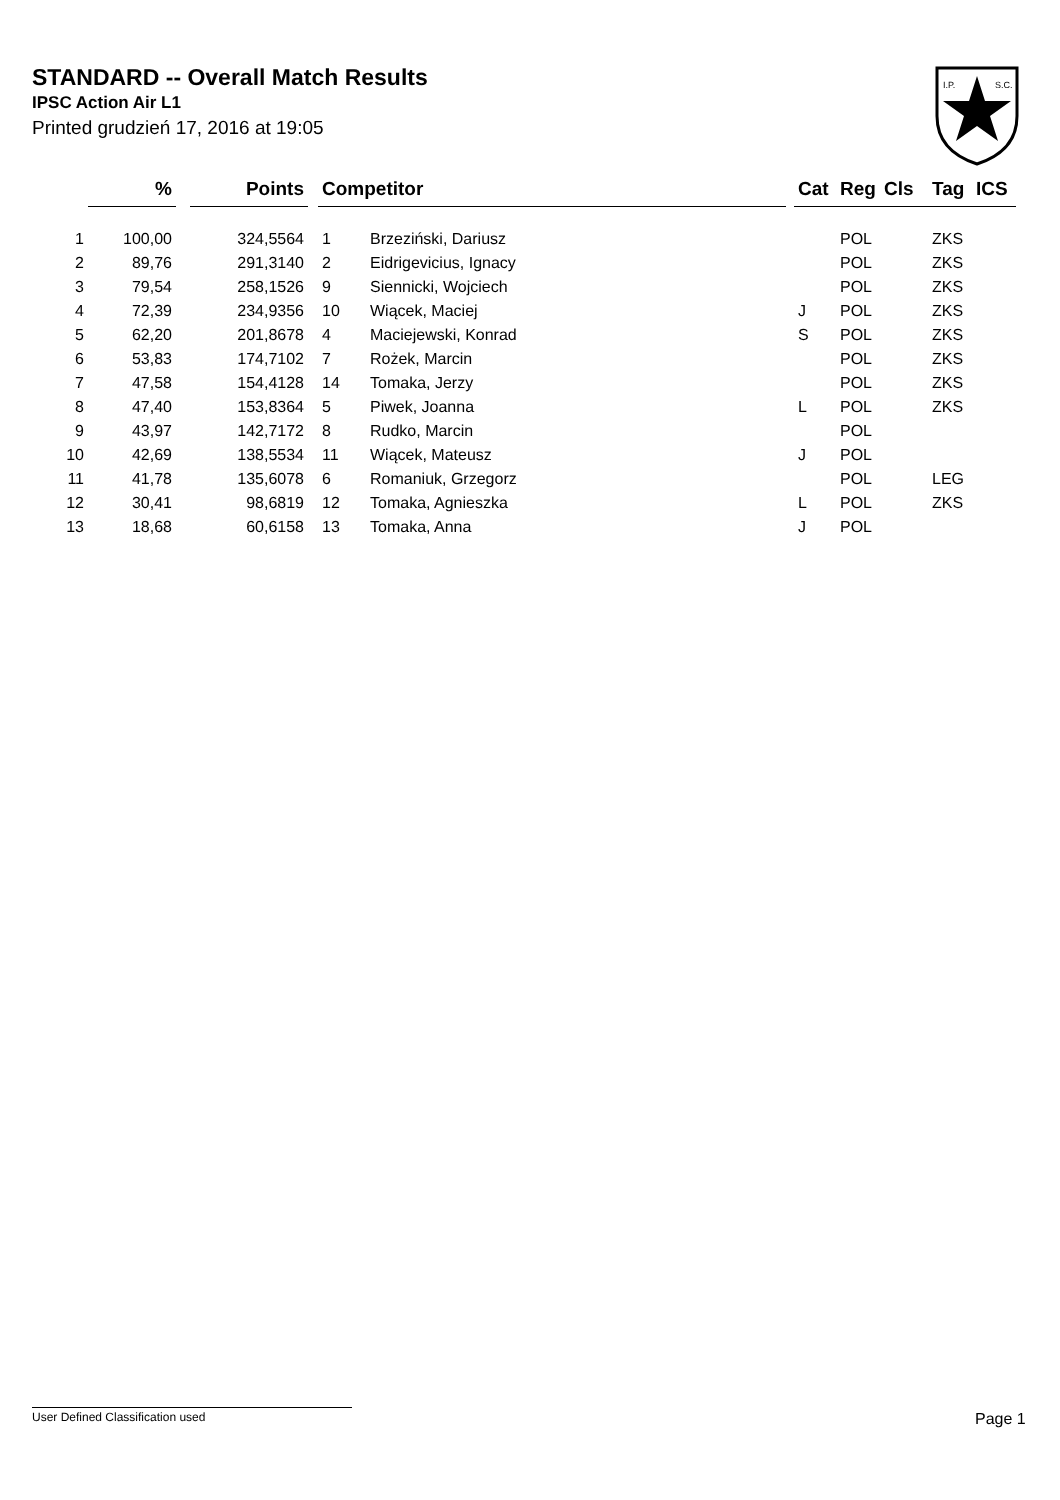STANDARD -- Overall Match Results
IPSC Action Air L1
Printed grudzień 17, 2016 at 19:05
I.P.
S.C.
| | % | | Points | | Competitor | | | Cat | Reg | Cls | Tag | ICS |
| --- | --- | --- | --- | --- | --- | --- | --- | --- | --- | --- | --- | --- |
| 1 | 100,00 | | 324,5564 | | 1 | Brzeziński, Dariusz | | | POL | | ZKS | |
| 2 | 89,76 | | 291,3140 | | 2 | Eidrigevicius, Ignacy | | | POL | | ZKS | |
| 3 | 79,54 | | 258,1526 | | 9 | Siennicki, Wojciech | | | POL | | ZKS | |
| 4 | 72,39 | | 234,9356 | | 10 | Wiącek, Maciej | | J | POL | | ZKS | |
| 5 | 62,20 | | 201,8678 | | 4 | Maciejewski, Konrad | | S | POL | | ZKS | |
| 6 | 53,83 | | 174,7102 | | 7 | Rożek, Marcin | | | POL | | ZKS | |
| 7 | 47,58 | | 154,4128 | | 14 | Tomaka, Jerzy | | | POL | | ZKS | |
| 8 | 47,40 | | 153,8364 | | 5 | Piwek, Joanna | | L | POL | | ZKS | |
| 9 | 43,97 | | 142,7172 | | 8 | Rudko, Marcin | | | POL | | | |
| 10 | 42,69 | | 138,5534 | | 11 | Wiącek, Mateusz | | J | POL | | | |
| 11 | 41,78 | | 135,6078 | | 6 | Romaniuk, Grzegorz | | | POL | | LEG | |
| 12 | 30,41 | | 98,6819 | | 12 | Tomaka, Agnieszka | | L | POL | | ZKS | |
| 13 | 18,68 | | 60,6158 | | 13 | Tomaka, Anna | | J | POL | | | |
User Defined Classification used Page 1